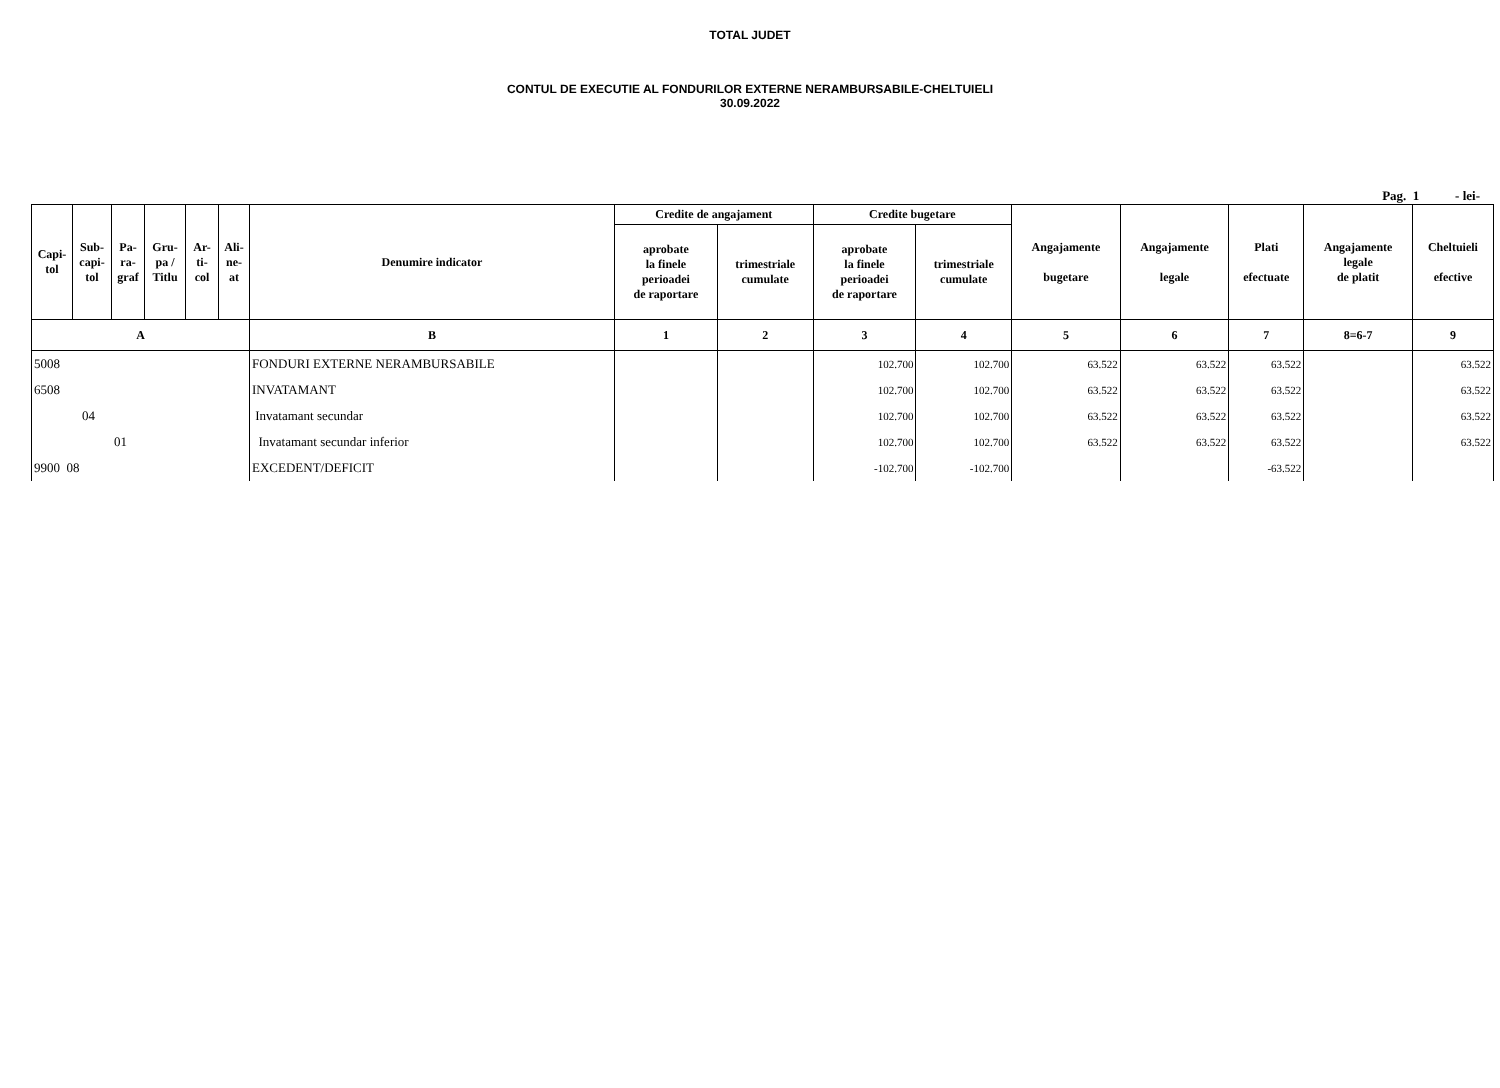TOTAL JUDET
CONTUL DE EXECUTIE AL FONDURILOR EXTERNE NERAMBURSABILE-CHELTUIELI
30.09.2022
Pag. 1 - lei-
| Capi- tol | Sub- capi- tol | Pa- ra- graf | Gru- pa / Titlu | Ar- ti- col | Ali- ne- at | Denumire indicator | Credite de angajament | | Credite bugetare | | Angajamente bugetare | Angajamente legale | Plati efectuate | Angajamente legale de platit | Cheltuieli efective |
| --- | --- | --- | --- | --- | --- | --- | --- | --- | --- | --- | --- | --- | --- | --- | --- |
| | | | | | | | aprobate la finele perioadei de raportare | trimestriale cumulate | aprobate la finele perioadei de raportare | trimestriale cumulate | | | | | |
| A | | | | | | B | 1 | 2 | 3 | 4 | 5 | 6 | 7 | 8=6-7 | 9 |
| 5008 | | | | | | FONDURI EXTERNE NERAMBURSABILE | | | 102.700 | 102.700 | 63.522 | 63.522 | 63.522 | | 63.522 |
| 6508 | | | | | | INVATAMANT | | | 102.700 | 102.700 | 63.522 | 63.522 | 63.522 | | 63.522 |
| 04 | | | | | | Invatamant secundar | | | 102.700 | 102.700 | 63.522 | 63.522 | 63.522 | | 63.522 |
| 01 | | | | | | Invatamant secundar inferior | | | 102.700 | 102.700 | 63.522 | 63.522 | 63.522 | | 63.522 |
| 9900 08 | | | | | | EXCEDENT/DEFICIT | | | -102.700 | -102.700 | | | -63.522 | | |